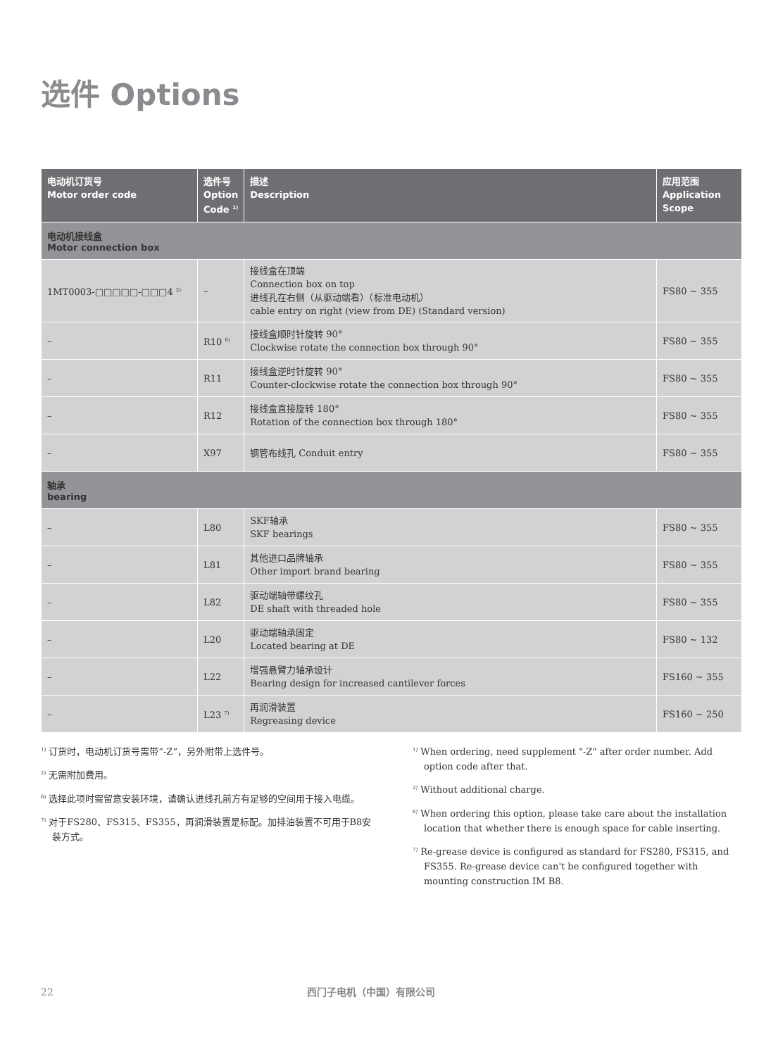选件 Options
| 电动机订货号 Motor order code | 选件号 Option Code <sup>1)</sup> | 描述 Description | 应用范围 Application Scope |
| --- | --- | --- | --- |
| 电动机接线盒 Motor connection box | | | |
| 1MT0003-□□□□□-□□□4 <sup>2)</sup> | – | 接线盒在顶端 Connection box on top 进线孔在右侧（从驱动端看）（标准电动机） cable entry on right (view from DE) (Standard version) | FS80 ~ 355 |
| – | R10 <sup>6)</sup> | 接线盒顺时针旋转 90° Clockwise rotate the connection box through 90° | FS80 ~ 355 |
| – | R11 | 接线盒逆时针旋转 90° Counter-clockwise rotate the connection box through 90° | FS80 ~ 355 |
| – | R12 | 接线盒直接旋转 180° Rotation of the connection box through 180° | FS80 ~ 355 |
| – | X97 | 钢管布线孔 Conduit entry | FS80 ~ 355 |
| 轴承 bearing | | | |
| – | L80 | SKF轴承 SKF bearings | FS80 ~ 355 |
| – | L81 | 其他进口品牌轴承 Other import brand bearing | FS80 ~ 355 |
| – | L82 | 驱动端轴带螺纹孔 DE shaft with threaded hole | FS80 ~ 355 |
| – | L20 | 驱动端轴承固定 Located bearing at DE | FS80 ~ 132 |
| – | L22 | 增强悬臂力轴承设计 Bearing design for increased cantilever forces | FS160 ~ 355 |
| – | L23 <sup>7)</sup> | 再润滑装置 Regreasing device | FS160 ~ 250 |
<sup>1)</sup> 订货时，电动机订货号需带“-Z”，另外附带上选件号。
<sup>2)</sup> 无需附加费用。
<sup>6)</sup> 选择此项时需留意安装环境，请确认进线孔前方有足够的空间用于接入电缆。
<sup>7)</sup> 对于FS280、FS315、FS355，再润滑装置是标配。加排油装置不可用于B8安装方式。
<sup>1)</sup> When ordering, need supplement "-Z" after order number. Add option code after that.
<sup>2)</sup> Without additional charge.
<sup>6)</sup> When ordering this option, please take care about the installation location that whether there is enough space for cable inserting.
<sup>7)</sup> Re-grease device is configured as standard for FS280, FS315, and FS355. Re-grease device can't be configured together with mounting construction IM B8.
22 西门子电机（中国）有限公司